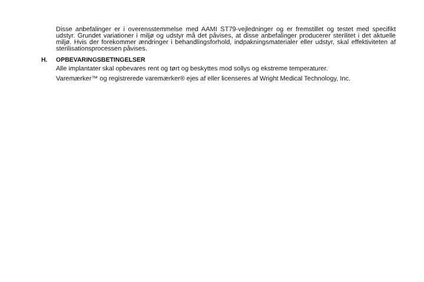Disse anbefalinger er i overensstemmelse med AAMI ST79-vejledninger og er fremstillet og testet med specifikt udstyr. Grundet variationer i miljø og udstyr må det påvises, at disse anbefalinger producerer sterilitet i det aktuelle miljø. Hvis der forekommer ændringer i behandlingsforhold, indpakningsmaterialer eller udstyr, skal effektiviteten af sterilisationsprocessen påvises.
H. OPBEVARINGSBETINGELSER
Alle implantater skal opbevares rent og tørt og beskyttes mod sollys og ekstreme temperaturer.
Varemærker™ og registrerede varemærker® ejes af eller licenseres af Wright Medical Technology, Inc.